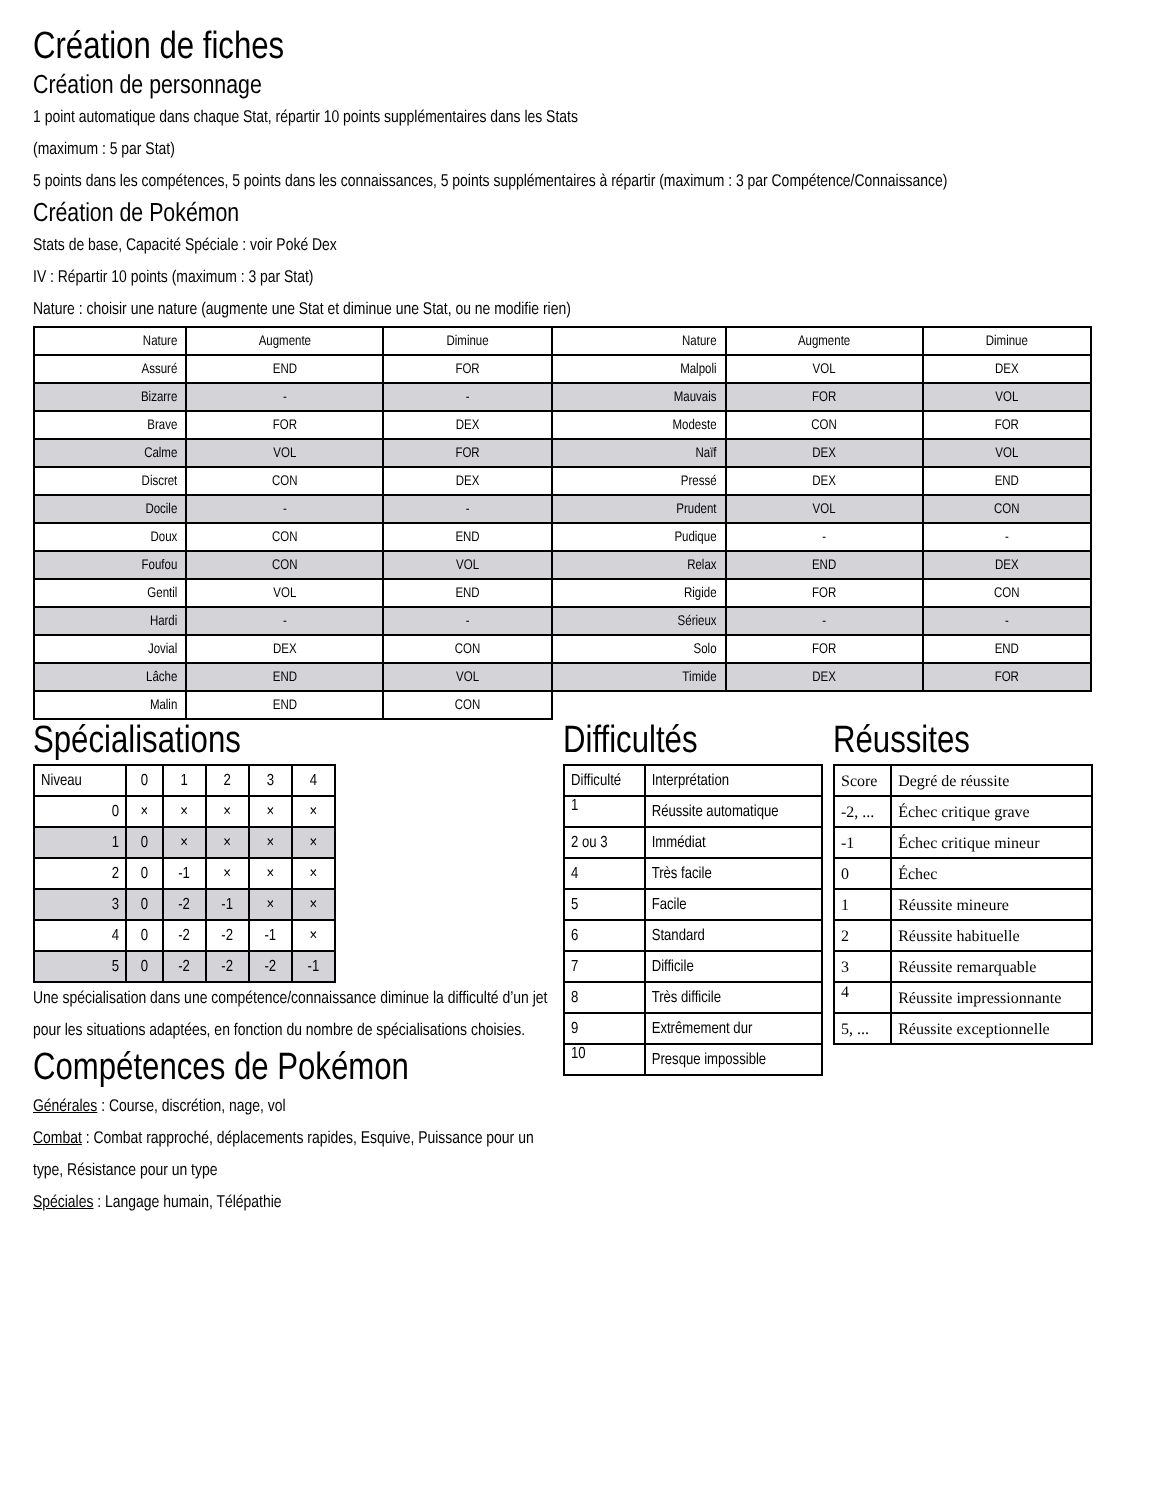Création de fiches
Création de personnage
1 point automatique dans chaque Stat, répartir 10 points supplémentaires dans les Stats
(maximum : 5 par Stat)
5 points dans les compétences, 5 points dans les connaissances, 5 points supplémentaires à répartir (maximum : 3 par Compétence/Connaissance)
Création de Pokémon
Stats de base, Capacité Spéciale : voir Poké Dex
IV : Répartir 10 points (maximum : 3 par Stat)
Nature : choisir une nature (augmente une Stat et diminue une Stat, ou ne modifie rien)
| Nature | Augmente | Diminue | Nature | Augmente | Diminue |
| --- | --- | --- | --- | --- | --- |
| Assuré | END | FOR | Malpoli | VOL | DEX |
| Bizarre | - | - | Mauvais | FOR | VOL |
| Brave | FOR | DEX | Modeste | CON | FOR |
| Calme | VOL | FOR | Naïf | DEX | VOL |
| Discret | CON | DEX | Pressé | DEX | END |
| Docile | - | - | Prudent | VOL | CON |
| Doux | CON | END | Pudique | - | - |
| Foufou | CON | VOL | Relax | END | DEX |
| Gentil | VOL | END | Rigide | FOR | CON |
| Hardi | - | - | Sérieux | - | - |
| Jovial | DEX | CON | Solo | FOR | END |
| Lâche | END | VOL | Timide | DEX | FOR |
| Malin | END | CON | | | |
Spécialisations
| Niveau | 0 | 1 | 2 | 3 | 4 |
| 0 | × | × | × | × | × |
| 1 | 0 | × | × | × | × |
| 2 | 0 | -1 | × | × | × |
| 3 | 0 | -2 | -1 | × | × |
| 4 | 0 | -2 | -2 | -1 | × |
| 5 | 0 | -2 | -2 | -2 | -1 |
Une spécialisation dans une compétence/connaissance diminue la difficulté d’un jet pour les situations adaptées, en fonction du nombre de spécialisations choisies.
Compétences de Pokémon
Générales : Course, discrétion, nage, vol
Combat : Combat rapproché, déplacements rapides, Esquive, Puissance pour un type, Résistance pour un type
Spéciales : Langage humain, Télépathie
Difficultés
| Difficulté | Interprétation |
| 1 | Réussite automatique |
| 2 ou 3 | Immédiat |
| 4 | Très facile |
| 5 | Facile |
| 6 | Standard |
| 7 | Difficile |
| 8 | Très difficile |
| 9 | Extrêmement dur |
| 10 | Presque impossible |
Réussites
| Score | Degré de réussite |
| -2, ... | Échec critique grave |
| -1 | Échec critique mineur |
| 0 | Échec |
| 1 | Réussite mineure |
| 2 | Réussite habituelle |
| 3 | Réussite remarquable |
| 4 | Réussite impressionnante |
| 5, ... | Réussite exceptionnelle |